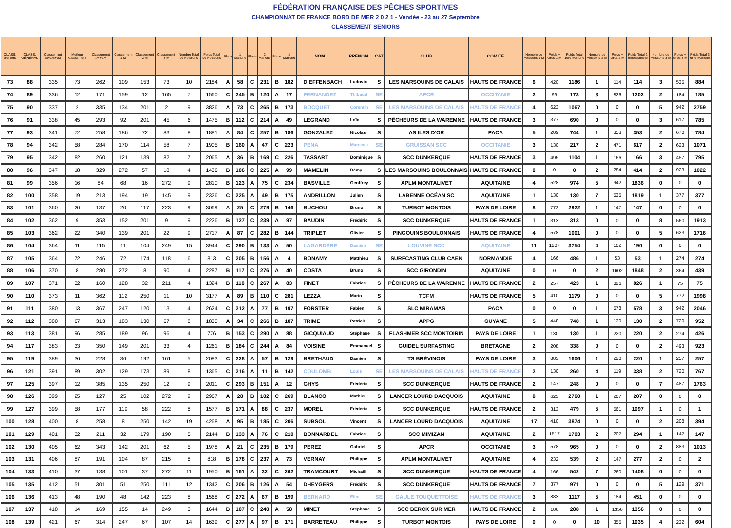FÉDÉRATION FRANÇAISE DES PÊCHES SPORTIVES
CHAMPIONNAT DE FRANCE BORD DE MER 2 0 2 1 - Vendée - 23 au 27 Septembre
CLASSEMENT SENIORS
| CLASS. Seniors | CLASS. GÉNÉRAL | Classement M+2M+3M | Meilleur Classement | Classement 1M+2M | Classement 1 M | Classement 2 M | Classement 3 M | Nombre Total de Poissons | Poids Total de Poissons | Place | 1 Manche | Place | 2 Manche | Place | 3 Manche | NOM | PRÉNOM | CAT | CLUB | COMITÉ | Nombre de Poissons 1 M | Poids + Gros 1 M | Poids Total 1ère Manche | Nombre de Poissons 2 M | Poids + Gros 2 M | Poids Total 2 ème Manche | Nombre de Poissons 3 M | Poids + Gros 3 M | Poids Total 3 ème Manche |
| --- | --- | --- | --- | --- | --- | --- | --- | --- | --- | --- | --- | --- | --- | --- | --- | --- | --- | --- | --- | --- | --- | --- | --- | --- | --- | --- | --- | --- | --- |
| 73 | 88 | 335 | 73 | 262 | 109 | 153 | 73 | 10 | 2184 | A | 58 | C | 231 | B | 182 | DIEFFENBACH | Ludovic | S | LES MARSOUINS DE CALAIS | HAUTS DE FRANCE | 6 | 420 | 1186 | 1 | 114 | 114 | 3 | 535 | 884 |
| 74 | 89 | 336 | 12 | 171 | 159 | 12 | 165 | 7 | 1560 | C | 245 | B | 120 | A | 17 | FERNANDEZ | Thibaud | SE | APCR | OCCITANIE | 2 | 99 | 173 | 3 | 826 | 1202 | 2 | 184 | 185 |
| 75 | 90 | 337 | 2 | 335 | 134 | 201 | 2 | 9 | 3826 | A | 73 | C | 265 | B | 173 | BOCQUET | Corentin | SE | LES MARSOUINS DE CALAIS | HAUTS DE FRANCE | 4 | 623 | 1067 | 0 | 0 | 0 | 5 | 942 | 2759 |
| 76 | 91 | 338 | 45 | 293 | 92 | 201 | 45 | 6 | 1475 | B | 112 | C | 214 | A | 49 | LEGRAND | Loïc | S | PÊCHEURS DE LA WAREMNE | HAUTS DE FRANCE | 3 | 377 | 690 | 0 | 0 | 0 | 3 | 617 | 785 |
| 77 | 93 | 341 | 72 | 258 | 186 | 72 | 83 | 8 | 1881 | A | 84 | C | 257 | B | 186 | GONZALEZ | Nicolas | S | AS ILES D'OR | PACA | 5 | 289 | 744 | 1 | 353 | 353 | 2 | 670 | 784 |
| 78 | 94 | 342 | 58 | 284 | 170 | 114 | 58 | 7 | 1905 | B | 160 | A | 47 | C | 223 | PENA | Marceau | SE | GRUISSAN SCC | OCCITANIE | 3 | 130 | 217 | 2 | 471 | 617 | 2 | 623 | 1071 |
| 79 | 95 | 342 | 82 | 260 | 121 | 139 | 82 | 7 | 2065 | A | 36 | B | 169 | C | 226 | TASSART | Dominique | S | SCC DUNKERQUE | HAUTS DE FRANCE | 3 | 495 | 1104 | 1 | 166 | 166 | 3 | 457 | 795 |
| 80 | 96 | 347 | 18 | 329 | 272 | 57 | 18 | 4 | 1436 | B | 106 | C | 225 | A | 99 | MAMELIN | Rémy | S | LES MARSOUINS BOULONNAIS | HAUTS DE FRANCE | 0 | 0 | 0 | 2 | 284 | 414 | 2 | 923 | 1022 |
| 81 | 99 | 356 | 16 | 84 | 68 | 16 | 272 | 9 | 2810 | B | 123 | A | 75 | C | 234 | BASVILLE | Geoffrey | S | APLM MONTALIVET | AQUITAINE | 4 | 528 | 974 | 5 | 942 | 1836 | 0 | 0 | 0 |
| 82 | 100 | 358 | 19 | 213 | 194 | 19 | 145 | 9 | 2326 | C | 225 | A | 49 | B | 175 | ANDRILLON | Julien | S | LABENNE OCÉAN SC | AQUITAINE | 1 | 130 | 130 | 7 | 535 | 1819 | 1 | 377 | 377 |
| 83 | 101 | 360 | 20 | 137 | 20 | 117 | 223 | 9 | 3069 | A | 25 | C | 279 | B | 146 | BUCHOU | Bruno | S | TURBOT MONTOIS | PAYS DE LOIRE | 8 | 772 | 2922 | 1 | 147 | 147 | 0 | 0 | 0 |
| 84 | 102 | 362 | 9 | 353 | 152 | 201 | 9 | 9 | 2226 | B | 127 | C | 239 | A | 97 | BAUDIN | Frédéric | S | SCC DUNKERQUE | HAUTS DE FRANCE | 1 | 313 | 313 | 0 | 0 | 0 | 8 | 560 | 1913 |
| 85 | 103 | 362 | 22 | 340 | 139 | 201 | 22 | 9 | 2717 | A | 87 | C | 282 | B | 144 | TRIPLET | Olivier | S | PINGOUINS BOULONNAIS | HAUTS DE FRANCE | 4 | 578 | 1001 | 0 | 0 | 0 | 5 | 623 | 1716 |
| 86 | 104 | 364 | 11 | 115 | 11 | 104 | 249 | 15 | 3944 | C | 290 | B | 133 | A | 50 | LAGARDÈRE | Damien | SE | LOUVINE SCC | AQUITAINE | 11 | 1207 | 3754 | 4 | 102 | 190 | 0 | 0 | 0 |
| 87 | 105 | 364 | 72 | 246 | 72 | 174 | 118 | 6 | 813 | C | 205 | B | 156 | A | 4 | BONAMY | Matthieu | S | SURFCASTING CLUB CAEN | NORMANDIE | 4 | 166 | 486 | 1 | 53 | 53 | 1 | 274 | 274 |
| 88 | 106 | 370 | 8 | 280 | 272 | 8 | 90 | 4 | 2287 | B | 117 | C | 276 | A | 40 | COSTA | Bruno | S | SCC GIRONDIN | AQUITAINE | 0 | 0 | 0 | 2 | 1602 | 1848 | 2 | 364 | 439 |
| 89 | 107 | 371 | 32 | 160 | 128 | 32 | 211 | 4 | 1324 | B | 118 | C | 267 | A | 83 | FINET | Fabrice | S | PÊCHEURS DE LA WAREMNE | HAUTS DE FRANCE | 2 | 257 | 423 | 1 | 826 | 826 | 1 | 75 | 75 |
| 90 | 110 | 373 | 11 | 362 | 112 | 250 | 11 | 10 | 3177 | A | 89 | B | 110 | C | 281 | LEZZA | Mario | S | TCFM | HAUTS DE FRANCE | 5 | 410 | 1179 | 0 | 0 | 0 | 5 | 772 | 1998 |
| 91 | 111 | 380 | 13 | 367 | 247 | 120 | 13 | 4 | 2624 | C | 212 | A | 77 | B | 197 | FORSTER | Fabien | S | SLC MIRAMAS | PACA | 0 | 0 | 0 | 1 | 578 | 578 | 3 | 942 | 2046 |
| 92 | 112 | 380 | 67 | 313 | 183 | 130 | 67 | 8 | 1830 | A | 34 | C | 266 | B | 187 | TRIME | Patrick | S | APPG | GUYANE | 5 | 448 | 748 | 1 | 130 | 130 | 2 | 720 | 952 |
| 93 | 113 | 381 | 96 | 285 | 189 | 96 | 96 | 4 | 776 | B | 153 | C | 290 | A | 88 | GICQUIAUD | Stéphane | S | FLASHMER SCC MONTOIRIN | PAYS DE LOIRE | 1 | 130 | 130 | 1 | 220 | 220 | 2 | 274 | 426 |
| 94 | 117 | 383 | 33 | 350 | 149 | 201 | 33 | 4 | 1261 | B | 184 | C | 244 | A | 84 | VOISINE | Emmanuel | S | GUIDEL SURFASTING | BRETAGNE | 2 | 208 | 338 | 0 | 0 | 0 | 2 | 493 | 923 |
| 95 | 119 | 389 | 36 | 228 | 36 | 192 | 161 | 5 | 2083 | C | 228 | A | 57 | B | 129 | BRETHAUD | Damien | S | TS BRÉVINOIS | PAYS DE LOIRE | 3 | 883 | 1606 | 1 | 220 | 220 | 1 | 257 | 257 |
| 96 | 121 | 391 | 89 | 302 | 129 | 173 | 89 | 8 | 1365 | C | 216 | A | 11 | B | 142 | COULOMB | Louis | SE | LES MARSOUINS DE CALAIS | HAUTS DE FRANCE | 2 | 130 | 260 | 4 | 119 | 338 | 2 | 720 | 767 |
| 97 | 125 | 397 | 12 | 385 | 135 | 250 | 12 | 9 | 2011 | C | 293 | B | 151 | A | 12 | GHYS | Frédéric | S | SCC DUNKERQUE | HAUTS DE FRANCE | 2 | 147 | 248 | 0 | 0 | 0 | 7 | 487 | 1763 |
| 98 | 126 | 399 | 25 | 127 | 25 | 102 | 272 | 9 | 2967 | A | 28 | B | 102 | C | 269 | BLANCO | Mathieu | S | LANCER LOURD DACQUOIS | AQUITAINE | 8 | 623 | 2760 | 1 | 207 | 207 | 0 | 0 | 0 |
| 99 | 127 | 399 | 58 | 177 | 119 | 58 | 222 | 8 | 1577 | B | 171 | A | 88 | C | 237 | MOREL | Frédéric | S | SCC DUNKERQUE | HAUTS DE FRANCE | 2 | 313 | 479 | 5 | 561 | 1097 | 1 | 0 | 1 |
| 100 | 128 | 400 | 8 | 258 | 8 | 250 | 142 | 19 | 4268 | A | 95 | B | 185 | C | 206 | SUBSOL | Vincent | S | LANCER LOURD DACQUOIS | AQUITAINE | 17 | 410 | 3874 | 0 | 0 | 0 | 2 | 208 | 394 |
| 101 | 129 | 401 | 32 | 211 | 32 | 179 | 190 | 5 | 2144 | B | 133 | A | 76 | C | 210 | BONNARDEL | Fabrice | S | SCC MIMIZAN | AQUITAINE | 2 | 1517 | 1703 | 2 | 207 | 294 | 1 | 147 | 147 |
| 102 | 130 | 405 | 62 | 343 | 142 | 201 | 62 | 5 | 1978 | A | 21 | C | 235 | B | 179 | PEREZ | Gabriel | S | APCR | OCCITANIE | 3 | 578 | 965 | 0 | 0 | 0 | 2 | 883 | 1013 |
| 103 | 131 | 406 | 87 | 191 | 104 | 87 | 215 | 8 | 818 | B | 178 | C | 237 | A | 73 | VERNAY | Philippe | S | APLM MONTALIVET | AQUITAINE | 4 | 232 | 539 | 2 | 147 | 277 | 2 | 0 | 2 |
| 104 | 133 | 410 | 37 | 138 | 101 | 37 | 272 | 11 | 1950 | B | 161 | A | 32 | C | 262 | TRAMCOURT | Michaël | S | SCC DUNKERQUE | HAUTS DE FRANCE | 4 | 166 | 542 | 7 | 260 | 1408 | 0 | 0 | 0 |
| 105 | 135 | 412 | 51 | 301 | 51 | 250 | 111 | 12 | 1342 | C | 206 | B | 126 | A | 54 | DHEYGERS | Frédéric | S | SCC DUNKERQUE | HAUTS DE FRANCE | 7 | 377 | 971 | 0 | 0 | 0 | 5 | 129 | 371 |
| 106 | 136 | 413 | 48 | 190 | 48 | 142 | 223 | 8 | 1568 | C | 272 | A | 67 | B | 199 | BERNARD | Eliot | SE | GAULE TOUQUETTOISE | HAUTS DE FRANCE | 3 | 883 | 1117 | 5 | 184 | 451 | 0 | 0 | 0 |
| 107 | 137 | 418 | 14 | 169 | 155 | 14 | 249 | 3 | 1644 | B | 107 | C | 240 | A | 58 | MINET | Stéphane | S | SCC BERCK SUR MER | HAUTS DE FRANCE | 2 | 186 | 288 | 1 | 1356 | 1356 | 0 | 0 | 0 |
| 108 | 139 | 421 | 67 | 314 | 247 | 67 | 107 | 14 | 1639 | C | 277 | A | 97 | B | 171 | BARRETEAU | Philippe | S | TURBOT MONTOIS | PAYS DE LOIRE | 0 | 0 | 0 | 10 | 355 | 1035 | 4 | 232 | 604 |